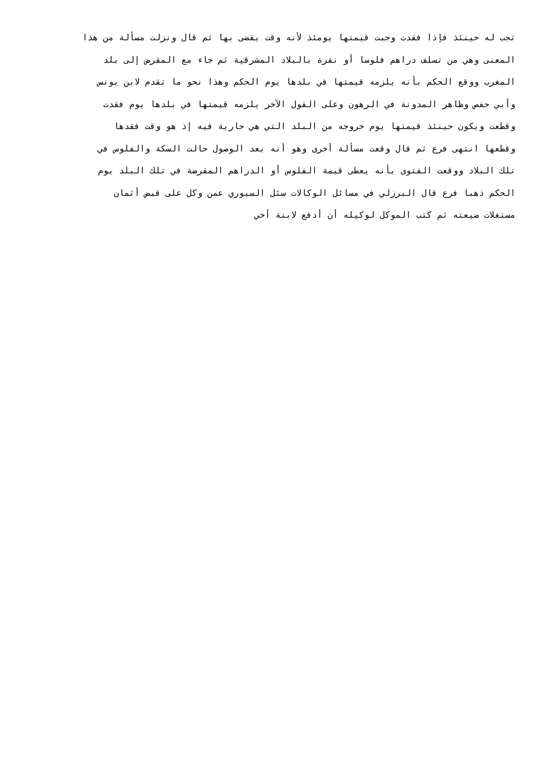تجب له حينئذ فإذا فقدت وجبت قيمتها يومئذ لأنه وقت يقضى بها ثم قال ونزلت مسألة من هذا
المعنى وهي من تسلف دراهم فلوسا أو نقرة بالبلاد المشرقية ثم جاء مع المقرض إلى بلد
المغرب ووقع الحكم بأنه يلزمه قيمتها في بلدها يوم الحكم وهذا نحو ما تقدم لابن يونس
وأبي حفص وظاهر المدونة في الرهون وعلى القول الآخر يلزمه قيمتها في بلدها يوم فقدت
وقطعت ويكون حينئذ قيمتها يوم خروجه من البلد التي هي جارية فيه إذ هو وقت فقدها
وقطعها انتهى فرع ثم قال وقعت مسألة أخرى وهو أنه بعد الوصول حالت السكة والفلوس في
تلك البلاد ووقعت الفتوى بأنه يعطى قيمة الفلوس أو الدراهم المقرضة في تلك البلد يوم
الحكم ذهبا فرع قال البرزلي في مسائل الوكالات سئل السيوري عمن وكل على قبض أثمان
مستغلات ضيعته ثم كتب الموكل لوكيله أن أدفع لابنة أخي